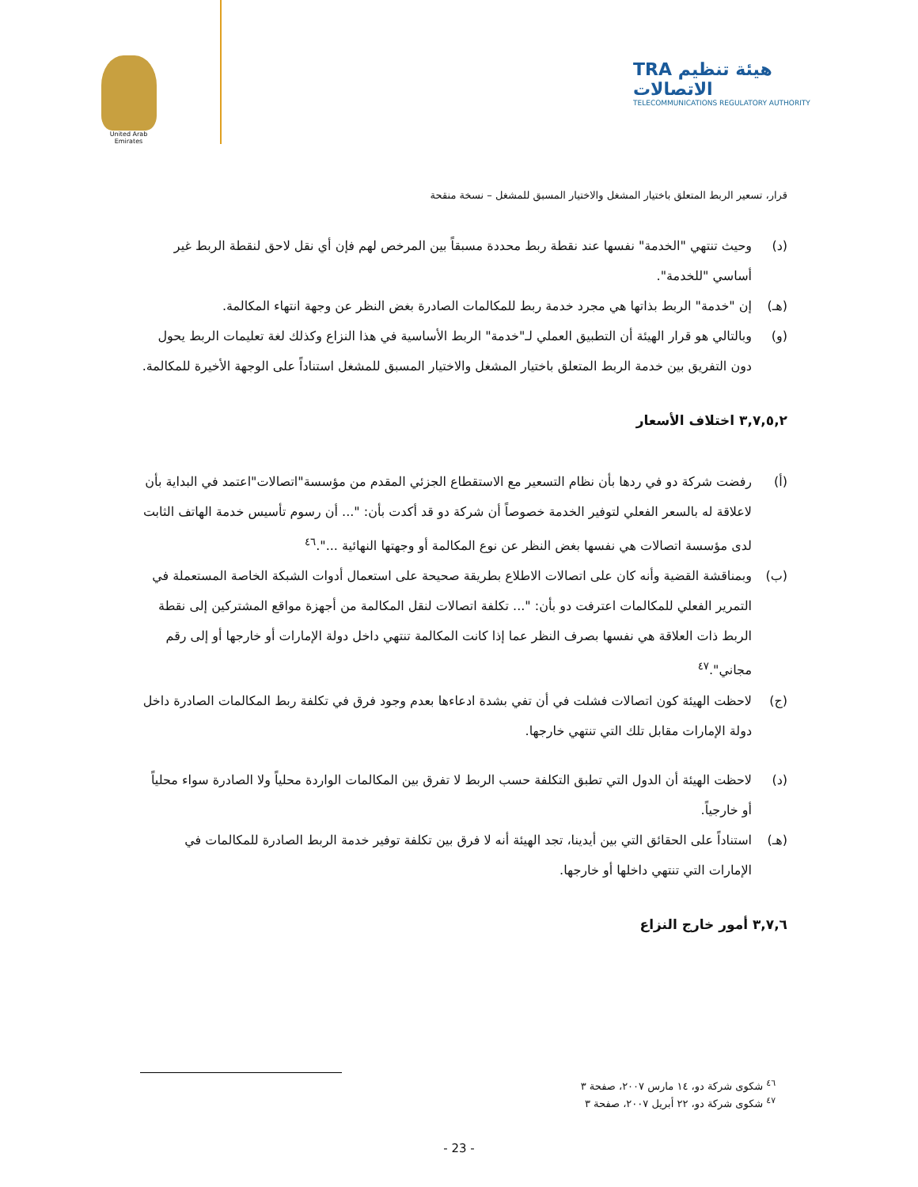United Arab Emirates
TRA هيئة تنظيم الاتصالات
TELECOMMUNICATIONS REGULATORY AUTHORITY
قرار، تسعير الربط المتعلق باختيار المشغل والاختيار المسبق للمشغل – نسخة منقحة
(د) وحيث تنتهي "الخدمة" نفسها عند نقطة ربط محددة مسبقاً بين المرخص لهم فإن أي نقل لاحق لنقطة الربط غير أساسي "للخدمة".
(هـ) إن "خدمة" الربط بذاتها هي مجرد خدمة ربط للمكالمات الصادرة بغض النظر عن وجهة انتهاء المكالمة.
(و) وبالتالي هو قرار الهيئة أن التطبيق العملي لـ"خدمة" الربط الأساسية في هذا النزاع وكذلك لغة تعليمات الربط يحول دون التفريق بين خدمة الربط المتعلق باختيار المشغل والاختيار المسبق للمشغل استناداً على الوجهة الأخيرة للمكالمة.
٣,٧,٥,٢ اختلاف الأسعار
(أ) رفضت شركة دو في ردها بأن نظام التسعير مع الاستقطاع الجزئي المقدم من مؤسسة"اتصالات"اعتمد في البداية بأن لاعلاقة له بالسعر الفعلي لتوفير الخدمة خصوصاً أن شركة دو قد أكدت بأن: "... أن رسوم تأسيس خدمة الهاتف الثابت لدى مؤسسة اتصالات هي نفسها بغض النظر عن نوع المكالمة أو وجهتها النهائية ...".<sup>٤٦</sup>
(ب) وبمناقشة القضية وأنه كان على اتصالات الاطلاع بطريقة صحيحة على استعمال أدوات الشبكة الخاصة المستعملة في التمرير الفعلي للمكالمات اعترفت دو بأن: "... تكلفة اتصالات لنقل المكالمة من أجهزة مواقع المشتركين إلى نقطة الربط ذات العلاقة هي نفسها بصرف النظر عما إذا كانت المكالمة تنتهي داخل دولة الإمارات أو خارجها أو إلى رقم مجاني".<sup>٤٧</sup>
(ج) لاحظت الهيئة كون اتصالات فشلت في أن تفي بشدة ادعاءها بعدم وجود فرق في تكلفة ربط المكالمات الصادرة داخل دولة الإمارات مقابل تلك التي تنتهي خارجها.
(د) لاحظت الهيئة أن الدول التي تطبق التكلفة حسب الربط لا تفرق بين المكالمات الواردة محلياً ولا الصادرة سواء محلياً أو خارجياً.
(هـ) استناداً على الحقائق التي بين أيدينا، تجد الهيئة أنه لا فرق بين تكلفة توفير خدمة الربط الصادرة للمكالمات في الإمارات التي تنتهي داخلها أو خارجها.
٣,٧,٦ أمور خارج النزاع
<sup>٤٦</sup> شكوى شركة دو، ١٤ مارس ٢٠٠٧، صفحة ٣
<sup>٤٧</sup> شكوى شركة دو، ٢٢ أبريل ٢٠٠٧، صفحة ٣
- 23 -